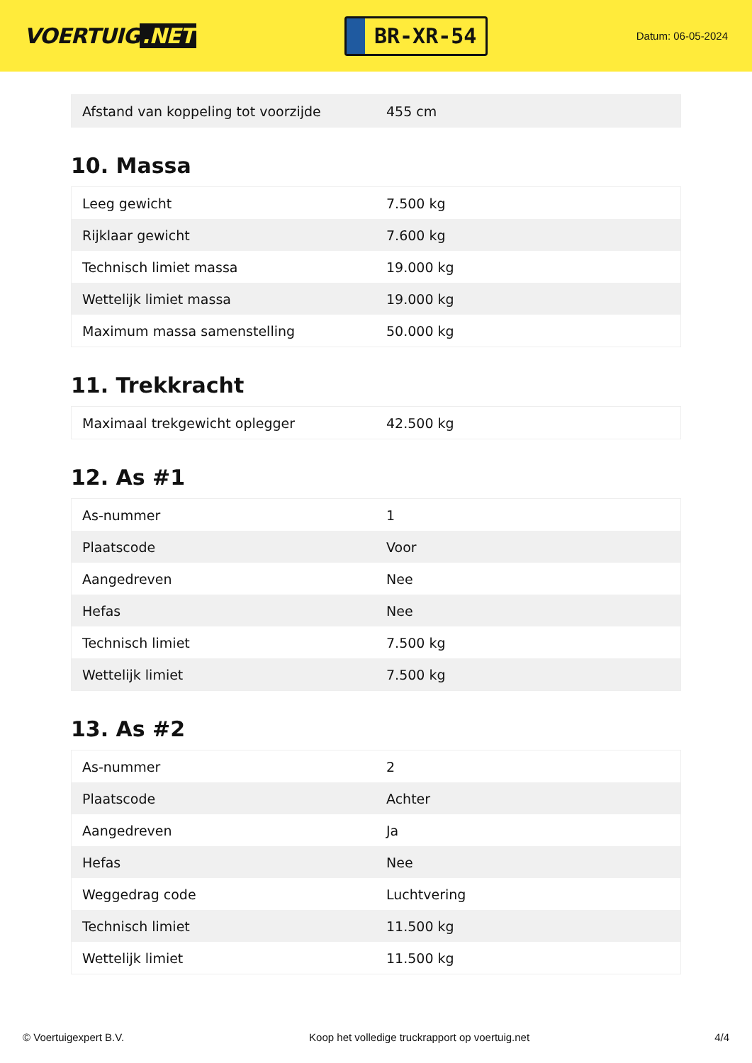VOERTUIG.NET
BR-XR-54
Datum: 06-05-2024
| Afstand van koppeling tot voorzijde | 455 cm |
10. Massa
| Leeg gewicht | 7.500 kg |
| Rijklaar gewicht | 7.600 kg |
| Technisch limiet massa | 19.000 kg |
| Wettelijk limiet massa | 19.000 kg |
| Maximum massa samenstelling | 50.000 kg |
11. Trekkracht
| Maximaal trekgewicht oplegger | 42.500 kg |
12. As #1
| As-nummer | 1 |
| Plaatscode | Voor |
| Aangedreven | Nee |
| Hefas | Nee |
| Technisch limiet | 7.500 kg |
| Wettelijk limiet | 7.500 kg |
13. As #2
| As-nummer | 2 |
| Plaatscode | Achter |
| Aangedreven | Ja |
| Hefas | Nee |
| Weggedrag code | Luchtvering |
| Technisch limiet | 11.500 kg |
| Wettelijk limiet | 11.500 kg |
© Voertuigexpert B.V. Koop het volledige truckrapport op voertuig.net 4/4